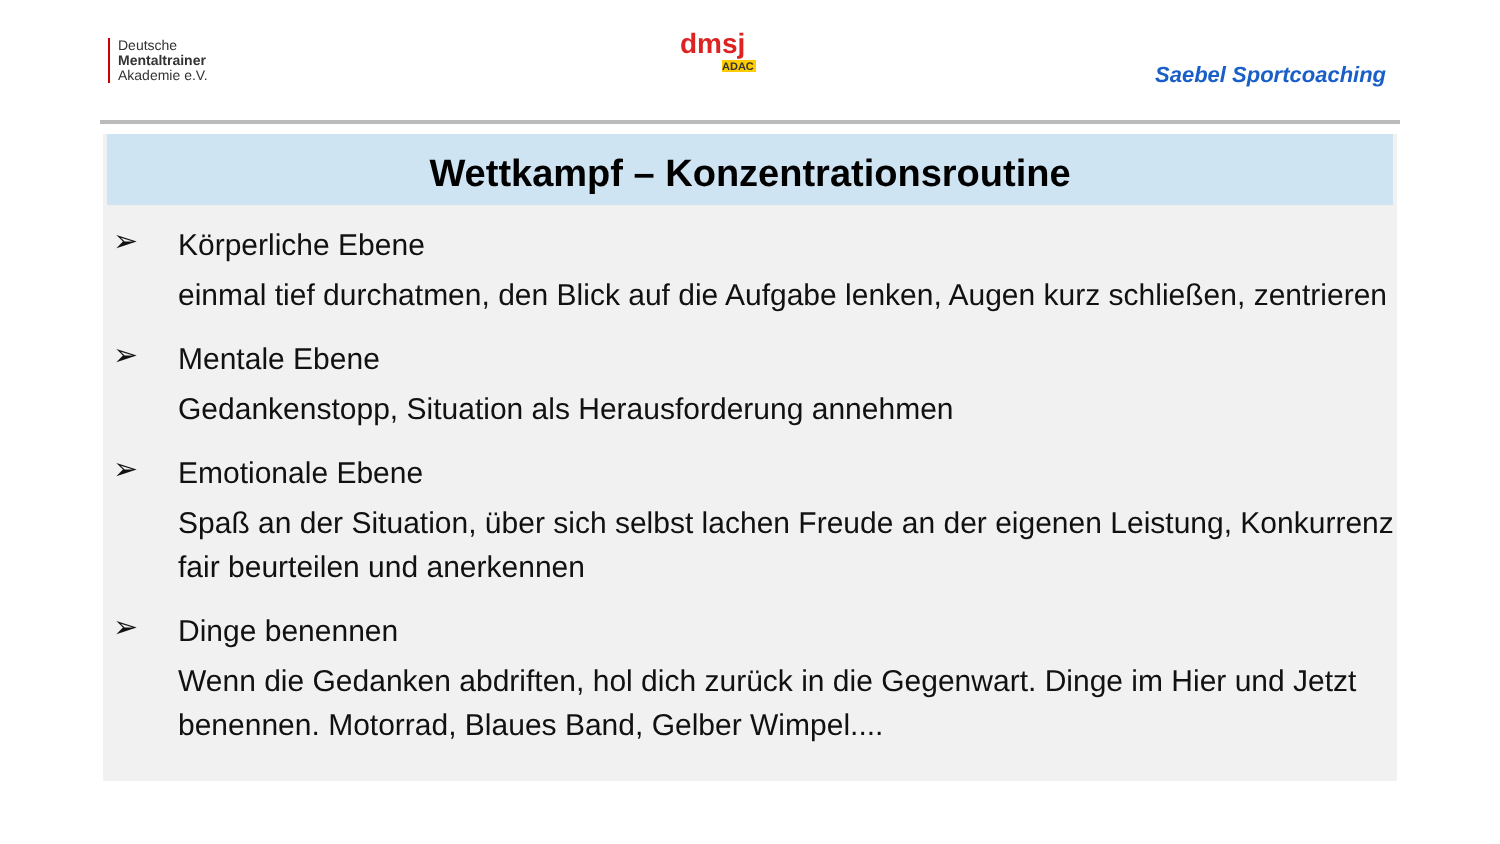Deutsche
Mentaltrainer
Akademie e.V.
dmsj
ADAC
Saebel Sportcoaching
Wettkampf – Konzentrationsroutine
➢
Körperliche Ebene
einmal tief durchatmen, den Blick auf die Aufgabe lenken, Augen kurz schließen, zentrieren
➢
Mentale Ebene
Gedankenstopp, Situation als Herausforderung annehmen
➢
Emotionale Ebene
Spaß an der Situation, über sich selbst lachen Freude an der eigenen Leistung, Konkurrenz fair beurteilen und anerkennen
➢
Dinge benennen
Wenn die Gedanken abdriften, hol dich zurück in die Gegenwart. Dinge im Hier und Jetzt benennen. Motorrad, Blaues Band, Gelber Wimpel....